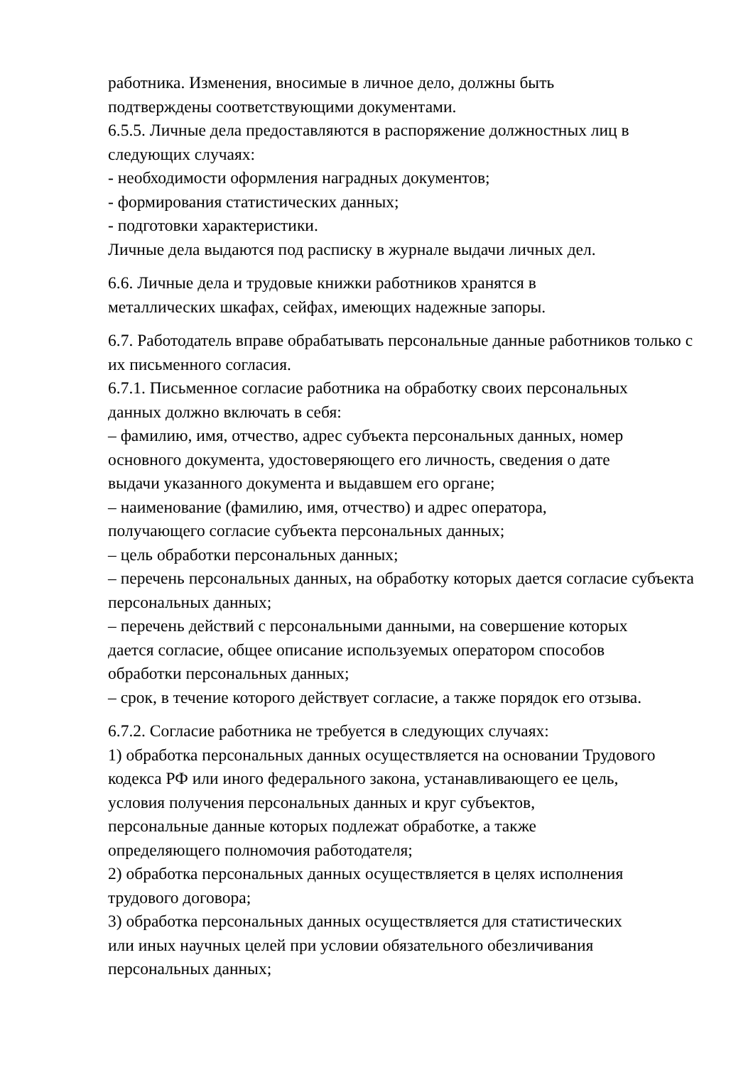работника. Изменения, вносимые в личное дело, должны быть
подтверждены соответствующими документами.
6.5.5. Личные дела предоставляются в распоряжение должностных лиц в следующих случаях:
- необходимости оформления наградных документов;
- формирования статистических данных;
- подготовки характеристики.
Личные дела выдаются под расписку в журнале выдачи личных дел.
6.6. Личные дела и трудовые книжки работников хранятся в
металлических шкафах, сейфах, имеющих надежные запоры.
6.7. Работодатель вправе обрабатывать персональные данные работников только с их письменного согласия.
6.7.1. Письменное согласие работника на обработку своих персональных
данных должно включать в себя:
– фамилию, имя, отчество, адрес субъекта персональных данных, номер основного документа, удостоверяющего его личность, сведения о дате
выдачи указанного документа и выдавшем его органе;
– наименование (фамилию, имя, отчество) и адрес оператора,
получающего согласие субъекта персональных данных;
– цель обработки персональных данных;
– перечень персональных данных, на обработку которых дается согласие субъекта персональных данных;
– перечень действий с персональными данными, на совершение которых
дается согласие, общее описание используемых оператором способов
обработки персональных данных;
– срок, в течение которого действует согласие, а также порядок его отзыва.
6.7.2. Согласие работника не требуется в следующих случаях:
1) обработка персональных данных осуществляется на основании Трудового
кодекса РФ или иного федерального закона, устанавливающего ее цель,
условия получения персональных данных и круг субъектов,
персональные данные которых подлежат обработке, а также
определяющего полномочия работодателя;
2) обработка персональных данных осуществляется в целях исполнения
трудового договора;
3) обработка персональных данных осуществляется для статистических
или иных научных целей при условии обязательного обезличивания
персональных данных;